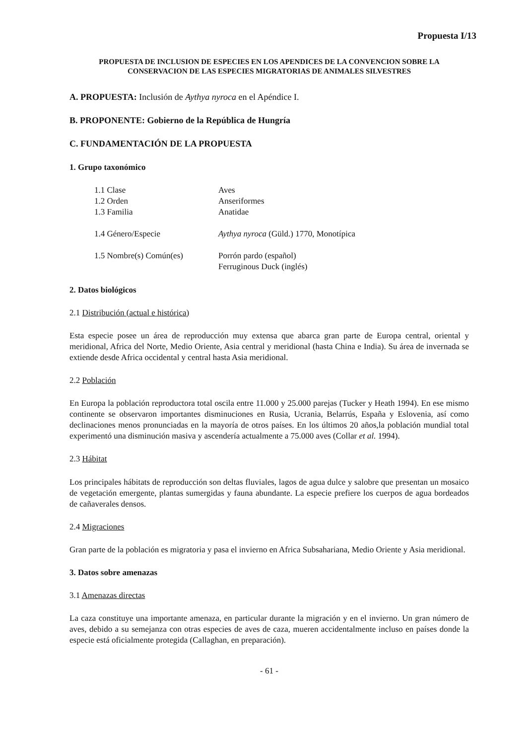Propuesta I/13
PROPUESTA DE INCLUSION DE ESPECIES EN LOS APENDICES DE LA CONVENCION SOBRE LA
CONSERVACION DE LAS ESPECIES MIGRATORIAS DE ANIMALES SILVESTRES
A. PROPUESTA: Inclusión de Aythya nyroca en el Apéndice I.
B. PROPONENTE: Gobierno de la República de Hungría
C. FUNDAMENTACIÓN DE LA PROPUESTA
1. Grupo taxonómico
| 1.1 Clase | Aves |
| 1.2 Orden | Anseriformes |
| 1.3 Familia | Anatidae |
| 1.4 Género/Especie | Aythya nyroca (Güld.) 1770, Monotípica |
| 1.5 Nombre(s) Común(es) | Porrón pardo (español) Ferruginous Duck (inglés) |
2. Datos biológicos
2.1 Distribución (actual e histórica)
Esta especie posee un área de reproducción muy extensa que abarca gran parte de Europa central, oriental y meridional, Africa del Norte, Medio Oriente, Asia central y meridional (hasta China e India). Su área de invernada se extiende desde Africa occidental y central hasta Asia meridional.
2.2 Población
En Europa la población reproductora total oscila entre 11.000 y 25.000 parejas (Tucker y Heath 1994). En ese mismo continente se observaron importantes disminuciones en Rusia, Ucrania, Belarrús, España y Eslovenia, así como declinaciones menos pronunciadas en la mayoría de otros países. En los últimos 20 años,la población mundial total experimentó una disminución masiva y ascendería actualmente a 75.000 aves (Collar et al. 1994).
2.3 Hábitat
Los principales hábitats de reproducción son deltas fluviales, lagos de agua dulce y salobre que presentan un mosaico de vegetación emergente, plantas sumergidas y fauna abundante. La especie prefiere los cuerpos de agua bordeados de cañaverales densos.
2.4 Migraciones
Gran parte de la población es migratoria y pasa el invierno en Africa Subsahariana, Medio Oriente y Asia meridional.
3. Datos sobre amenazas
3.1 Amenazas directas
La caza constituye una importante amenaza, en particular durante la migración y en el invierno. Un gran número de aves, debido a su semejanza con otras especies de aves de caza, mueren accidentalmente incluso en países donde la especie está oficialmente protegida (Callaghan, en preparación).
- 61 -